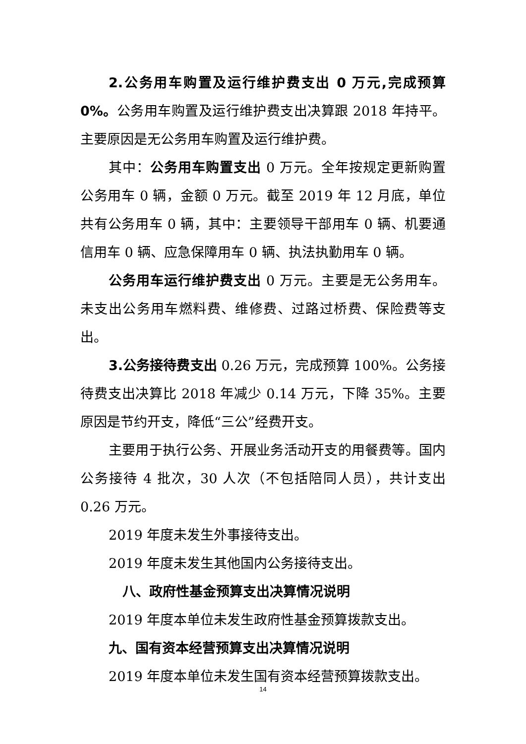2.公务用车购置及运行维护费支出 0 万元,完成预算 0%。公务用车购置及运行维护费支出决算跟 2018 年持平。主要原因是无公务用车购置及运行维护费。
其中：公务用车购置支出 0 万元。全年按规定更新购置公务用车 0 辆，金额 0 万元。截至 2019 年 12 月底，单位共有公务用车 0 辆，其中：主要领导干部用车 0 辆、机要通信用车 0 辆、应急保障用车 0 辆、执法执勤用车 0 辆。
公务用车运行维护费支出 0 万元。主要是无公务用车。未支出公务用车燃料费、维修费、过路过桥费、保险费等支出。
3.公务接待费支出 0.26 万元，完成预算 100%。公务接待费支出决算比 2018 年减少 0.14 万元，下降 35%。主要原因是节约开支，降低“三公”经费开支。
主要用于执行公务、开展业务活动开支的用餐费等。国内公务接待 4 批次，30 人次（不包括陪同人员），共计支出 0.26 万元。
2019 年度未发生外事接待支出。
2019 年度未发生其他国内公务接待支出。
八、政府性基金预算支出决算情况说明
2019 年度本单位未发生政府性基金预算拨款支出。
九、国有资本经营预算支出决算情况说明
2019 年度本单位未发生国有资本经营预算拨款支出。
14